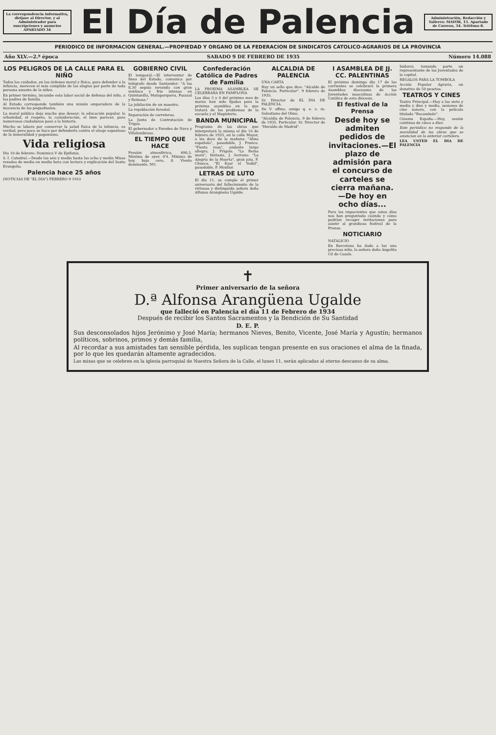La correspondencia informativa, diríjase al Director, y al Administrador para suscripciones y anuncios APARTADO 34
El Día de Palencia
Administración, Redacción y Talleres: MAYOR, 15. Apartado de Correos, 34. Teléfono 8.
PERIODICO DE INFORMACION GENERAL.—PROPIEDAD Y ORGANO DE LA FEDERACION DE SINDICATOS CATOLICO-AGRARIOS DE LA PROVINCIA
Año XLV.—2.ª época SABADO 9 DE FEBRERO DE 1935 Número 14.088
LOS PELIGROS DE LA CALLE PARA EL NIÑO
Todos los cuidados, en los órdenes moral y físico, para defender a la infancia, merecen el más cumplido de los elogios por parte de toda persona amante de la niñez.
En primer término, incumbe esta labor social de defensa del niño, a los padres de familia.
Al Estado corresponde también una misión amparadora de la inocencia de los pequeñuelos.
La moral pública deja mucho que desear; la educación popular, la urbanidad, el respeto, la consideración, el bien parecer, para numerosos ciudadanos pasó a la historia.
Mucho se labora por conservar la salud física de la infancia, es verdad, pero poco se hace por defenderla contra el oleaje espantoso de la inmoralidad y paganismo.
Vida religiosa
Día 10 de febrero: Dominica V de Epifanía.
S. I. Catedral.—Desde las seis y media hasta las ocho y media Misas rezadas de media en media hora con lectura y explicación del Santo Evangelio.
Palencia hace 25 años
(NOTICIAS DE "EL DIA") FEBRERO 9 1910
GOBIERNO CIVIL
El temporal.—El interventor de línea del Estado, comunica por telégrafo desde Santander: "A las 8,30 seguía nevando con gran ventisca y frío intenso en Quintanilla, Mataporquera, Pozazal y Reinosa."
La jubilación de un maestro.
La repoblación forestal.
Reparación de carreteras.
La Junta de Contratación de Trigos.
El gobernador a Paredes de Nava y Villalumbroso.
EL TIEMPO QUE HACE
Presión atmosférica, 690,5. Máxima de ayer, 0'4. Mínima de hoy, bajo cero, 8. Viento dominante, NO.
Confederación Católica de Padres de Familia
LA PROXIMA ASAMBLEA SE CELEBRARA EN PAMPLONA
Los días 3 y 4 del próximo mes de marzo han sido fijados para la próxima asamblea en la que tratará de los problemas de la escuela y el Magisterio.
BANDA MUNICIPAL
Programa de las obras que interpretará la misma el día 10 de febrero de 1935, en la calle Mayor, a las doce de la mañana: "Alma española", pasodoble, J. Franco. "Fiesta rusa", andante largo allegro, J. Frigola. "La Reina mora", fantasía, J. Serrano. "La Alegría de la Huerta", gran jota, F. Chueca. "El Ksar el Yedid", pasodoble, P. Monllor.
LETRAS DE LUTO
El día 11, se cumple el primer aniversario del fallecimiento de la virtuosa y distinguida señora doña Alfonsa Arangüena Ugalde.
ALCALDIA DE PALENCIA
UNA CARTA
Hay un sello que dice: "Alcalde de Palencia. Particular". 9 febrero de 1935.
Sr. Director de EL DIA DE PALENCIA.
De V. affmo. amigo q. e. s. m: Salustiano del Olmo.
"Alcaldía de Palencia. 9 de febrero de 1935. Particular. Sr. Director de "Heraldo de Madrid".
I ASAMBLEA DE JJ. CC. PALENTINAS
El próximo domingo día 17 de los corrientes se celebrará la primera Asamblea diocesana de las Juventudes masculinas de Acción Católica de esta diócesis.
El festival de la Prensa
Desde hoy se admiten pedidos de invitaciones.—El plazo de admisión para el concurso de carteles se cierra mañana.—De hoy en ocho días...
Para los impacientes que estos días nos han preguntado cuándo y cómo podrían recoger invitaciones para asistir al grandioso festival de la Prensa.
NOTICIARIO
NATALICIO
En Barcelona ha dado a luz una preciosa niña, la señora doña Angelita Cil de Casals.
Isidoro), tomando parte un representante de las Juventudes de la capital.
REGALOS PARA LA TOMBOLA
Acción Popular Agraria, un donativo de 50 pesetas.
TEATROS Y CINES
Teatro Principal.—Hoy a las siete y media y diez y media, sesiones de cine sonoro, con la película titulada "Rocambole".
Cinema España.—Hoy, sesión continua de cinco a diez.
Este periódico no responde de la moralidad de las obras que se anuncian en la anterior cartelera.
LEA USTED EL DIA DE PALENCIA
✝
Primer aniversario de la señora
D.ª Alfonsa Arangüena Ugalde
que falleció en Palencia el día 11 de Febrero de 1934
Después de recibir los Santos Sacramentos y la Bendición de Su Santidad
D. E. P.
Sus desconsolados hijos Jerónimo y José María; hermanos Nieves, Benito, Vicente, José María y Agustín; hermanos políticos, sobrinos, primos y demás familia,
Al recordar a sus amistades tan sensible pérdida, les suplican tengan presente en sus oraciones el alma de la finada, por lo que les quedarán altamente agradecidos.
Las misas que se celebren en la iglesia parroquial de Nuestra Señora de la Calle, el lunes 11, serán aplicadas al eterno descanso de su alma.